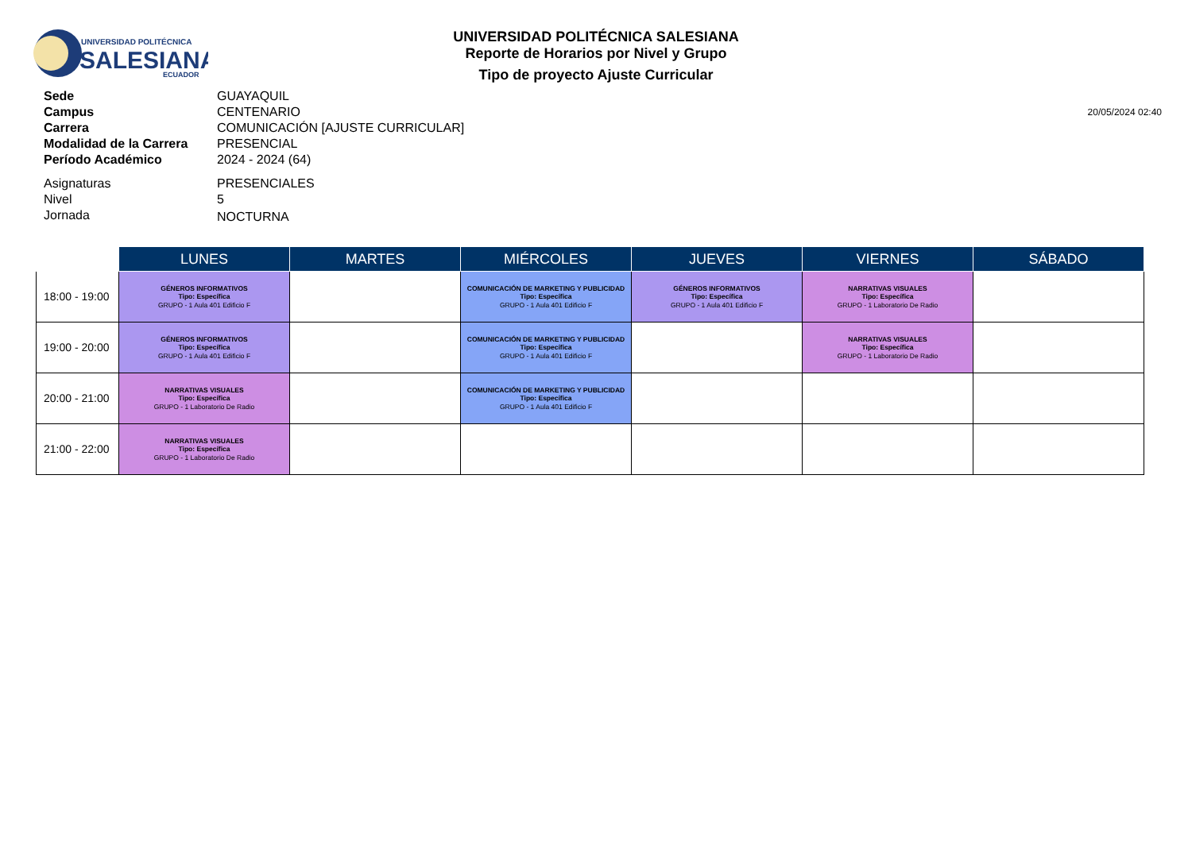UNIVERSIDAD POLITÉCNICA
SALESIANA
ECUADOR
UNIVERSIDAD POLITÉCNICA SALESIANA
Reporte de Horarios por Nivel y Grupo
Tipo de proyecto Ajuste Curricular
20/05/2024 02:40
| Sede | GUAYAQUIL |
| Campus | CENTENARIO |
| Carrera | COMUNICACIÓN [AJUSTE CURRICULAR] |
| Modalidad de la Carrera | PRESENCIAL |
| Período Académico | 2024 - 2024 (64) |
| Asignaturas | PRESENCIALES |
| Nivel | 5 |
| Jornada | NOCTURNA |
| | LUNES | MARTES | MIÉRCOLES | JUEVES | VIERNES | SÁBADO |
| --- | --- | --- | --- | --- | --- | --- |
| 18:00 - 19:00 | GÉNEROS INFORMATIVOS Tipo: Específica GRUPO - 1 Aula 401 Edificio F | | COMUNICACIÓN DE MARKETING Y PUBLICIDAD Tipo: Específica GRUPO - 1 Aula 401 Edificio F | GÉNEROS INFORMATIVOS Tipo: Específica GRUPO - 1 Aula 401 Edificio F | NARRATIVAS VISUALES Tipo: Específica GRUPO - 1 Laboratorio De Radio | |
| 19:00 - 20:00 | GÉNEROS INFORMATIVOS Tipo: Específica GRUPO - 1 Aula 401 Edificio F | | COMUNICACIÓN DE MARKETING Y PUBLICIDAD Tipo: Específica GRUPO - 1 Aula 401 Edificio F | | NARRATIVAS VISUALES Tipo: Específica GRUPO - 1 Laboratorio De Radio | |
| 20:00 - 21:00 | NARRATIVAS VISUALES Tipo: Específica GRUPO - 1 Laboratorio De Radio | | COMUNICACIÓN DE MARKETING Y PUBLICIDAD Tipo: Específica GRUPO - 1 Aula 401 Edificio F | | | |
| 21:00 - 22:00 | NARRATIVAS VISUALES Tipo: Específica GRUPO - 1 Laboratorio De Radio | | | | | |